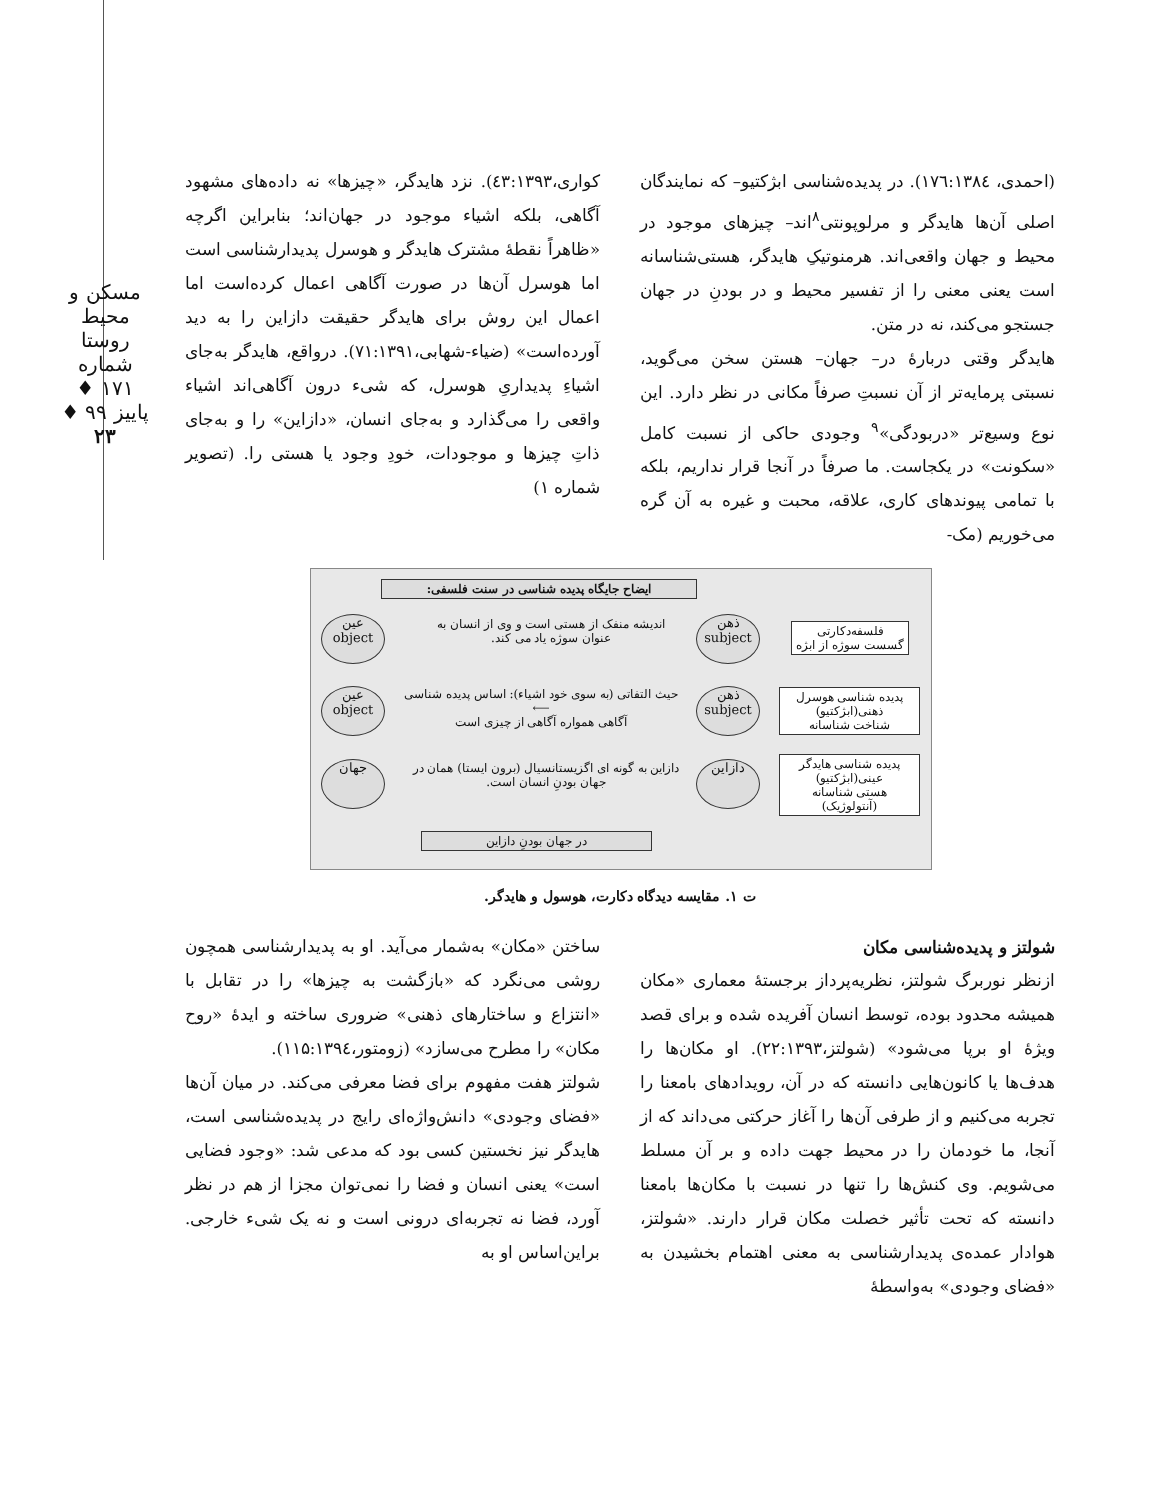مسکن و محیط روستا
شماره ۱۷۱ ♦ پاییز ۹۹ ♦
۲۳
(احمدی، ۱۷٦:۱۳۸٤). در پدیده‌شناسی ابژکتیو– که نمایندگان اصلی آن‌ها هایدگر و مرلوپونتی<sup>۸</sup>اند– چیزهای موجود در محیط و جهان واقعی‌اند. هرمنوتیکِ هایدگر، هستی‌شناسانه است یعنی معنی را از تفسیر محیط و در بودنِ در جهان جستجو می‌کند، نه در متن.
هایدگر وقتی دربارهٔ در– جهان– هستن سخن می‌گوید، نسبتی پرمایه‌تر از آن نسبتِ صرفاً مکانی در نظر دارد. این نوع وسیع‌تر «دربودگی»<sup>۹</sup> وجودی حاکی از نسبت کامل «سکونت» در یکجاست. ما صرفاً در آنجا قرار نداریم، بلکه با تمامی پیوندهای کاری، علاقه، محبت و غیره به آن گره می‌خوریم (مک-
کواری،٤۳:۱۳۹۳). نزد هایدگر، «چیزها» نه داده‌های مشهود آگاهی، بلکه اشیاء موجود در جهان‌اند؛ بنابراین اگرچه «ظاهراً نقطهٔ مشترک هایدگر و هوسرل پدیدارشناسی است اما هوسرل آن‌ها در صورت آگاهی اعمال کرده‌است اما اعمال این روش برای هایدگر حقیقت دازاین را به دید آورده‌است» (ضیاء-شهابی،۷۱:۱۳۹۱). درواقع، هایدگر به‌جای اشیاءِ پدیداریِ هوسرل، که شیء درون آگاهی‌اند اشیاء واقعی را می‌گذارد و به‌جای انسان، «دازاین» را و به‌جای ذاتِ چیزها و موجودات، خودِ وجود یا هستی را. (تصویر شماره ۱)
ایضاح جایگاه پدیده شناسی در سنت فلسفی:
فلسفه‌دکارتی
گسست سوژه از ابژه
ذهن
subject
اندیشه منفک از هستی است و وی از انسان به عنوان سوژه یاد می کند.
عین
object
پدیده شناسی هوسرل
ذهنی(ابژکتیو)
شناخت شناسانه
ذهن
subject
حیث التفاتی (به سوی خود اشیاء): اساس پدیده شناسی
⟵
آگاهی همواره آگاهی از چیزی است
عین
object
پدیده شناسی هایدگر
عینی(ابژکتیو)
هستی شناسانه
(آنتولوژیک)
دازاین
دازاین به گونه ای اگزیستانسیال (برون ایستا) همان در جهان بودنِ انسان است.
جهان
در جهان بودنِ دازاین
ت ۱. مقایسه دیدگاه دکارت، هوسول و هایدگر.
شولتز و پدیده‌شناسی مکان
ازنظر نوربرگ شولتز، نظریه‌پرداز برجستهٔ معماری «مکان همیشه محدود بوده، توسط انسان آفریده شده و برای قصد ویژهٔ او برپا می‌شود» (شولتز،۲۲:۱۳۹۳). او مکان‌ها را هدف‌ها یا کانون‌هایی دانسته که در آن، رویدادهای بامعنا را تجربه می‌کنیم و از طرفی آن‌ها را آغاز حرکتی می‌داند که از آنجا، ما خودمان را در محیط جهت داده و بر آن مسلط می‌شویم. وی کنش‌ها را تنها در نسبت با مکان‌ها بامعنا دانسته که تحت تأثیر خصلت مکان قرار دارند. «شولتز، هوادار عمده‌ی پدیدارشناسی به معنی اهتمام بخشیدن به «فضای وجودی» به‌واسطهٔ
ساختن «مکان» به‌شمار می‌آید. او به پدیدارشناسی همچون روشی می‌نگرد که «بازگشت به چیزها» را در تقابل با «انتزاع و ساختارهای ذهنی» ضروری ساخته و ایدهٔ «روح مکان» را مطرح می‌سازد» (زومتور،۱۱۵:۱۳۹٤).
شولتز هفت مفهوم برای فضا معرفی می‌کند. در میان آن‌ها «فضای وجودی» دانش‌واژه‌ای رایج در پدیده‌شناسی است، هایدگر نیز نخستین کسی بود که مدعی شد: «وجود فضایی است» یعنی انسان و فضا را نمی‌توان مجزا از هم در نظر آورد، فضا نه تجربه‌ای درونی است و نه یک شیء خارجی. براین‌اساس او به